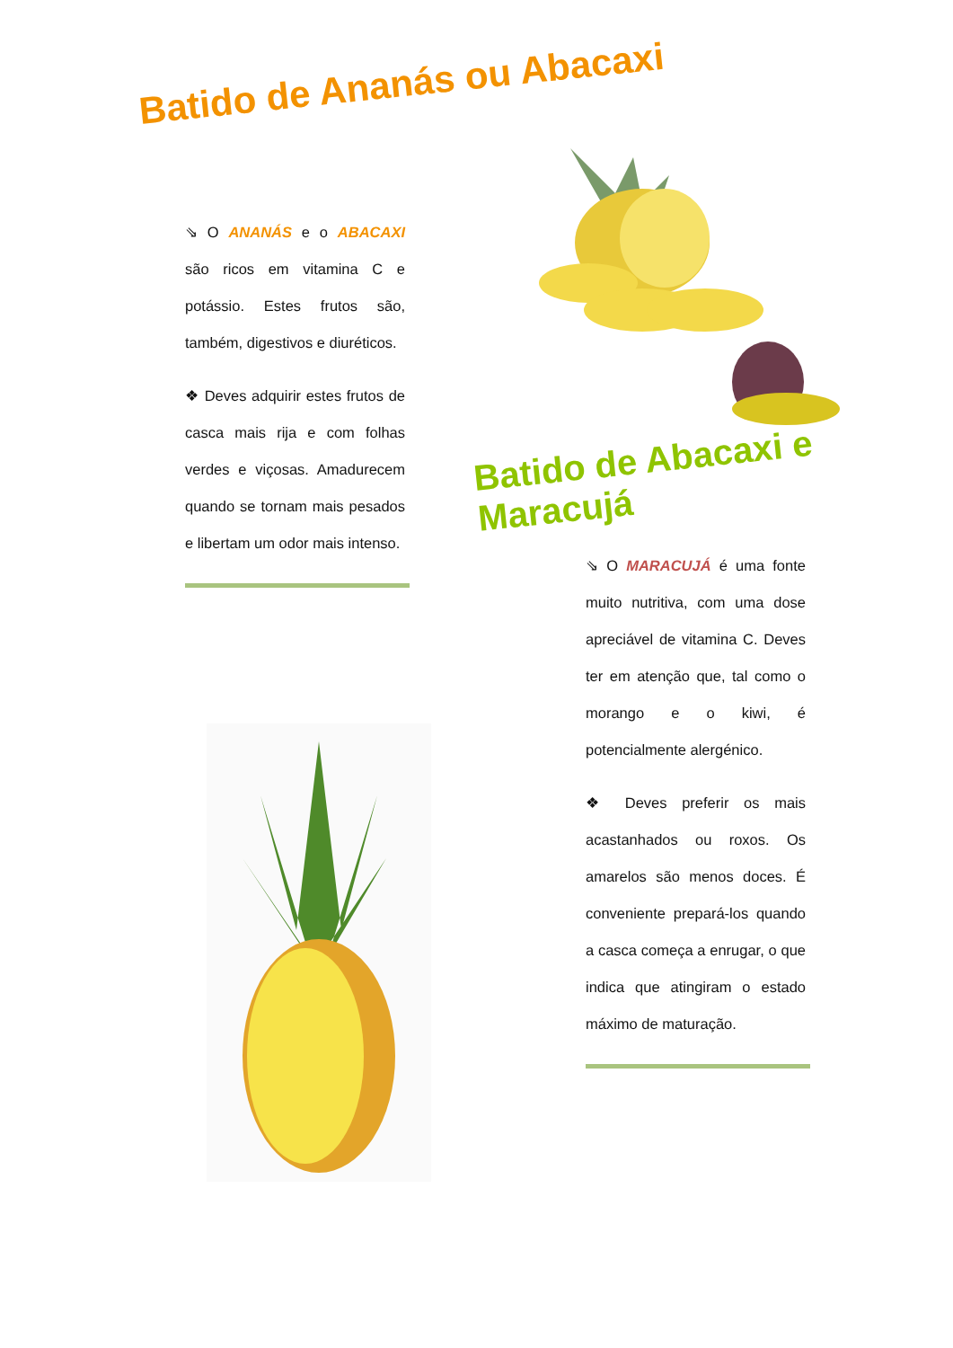Batido de Ananás ou Abacaxi
⇘ O ANANÁS e o ABACAXI são ricos em vitamina C e potássio. Estes frutos são, também, digestivos e diuréticos.
❖ Deves adquirir estes frutos de casca mais rija e com folhas verdes e viçosas. Amadurecem quando se tornam mais pesados e libertam um odor mais intenso.
Batido de Abacaxi e Maracujá
⇘ O MARACUJÁ é uma fonte muito nutritiva, com uma dose apreciável de vitamina C. Deves ter em atenção que, tal como o morango e o kiwi, é potencialmente alergénico.
❖ Deves preferir os mais acastanhados ou roxos. Os amarelos são menos doces. É conveniente prepará-los quando a casca começa a enrugar, o que indica que atingiram o estado máximo de maturação.